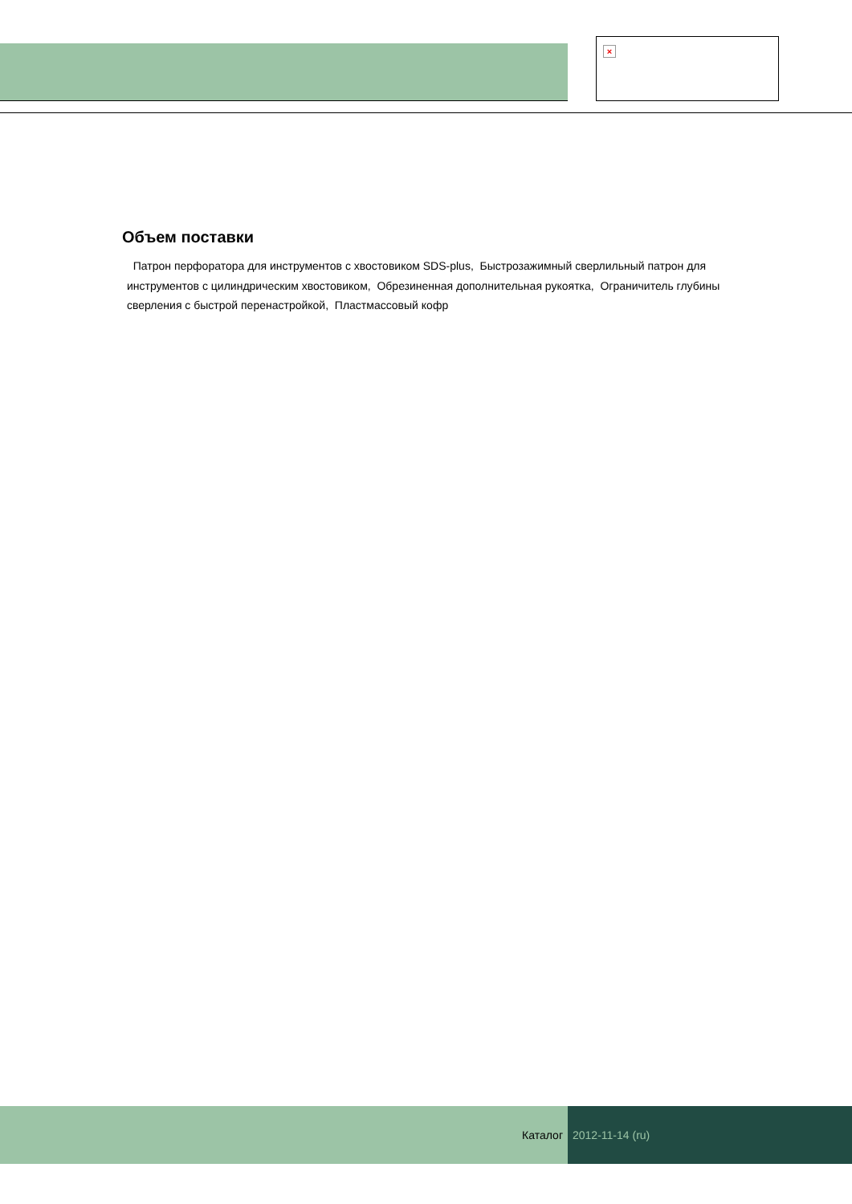×
Объем поставки
Патрон перфоратора для инструментов с хвостовиком SDS-plus, Быстрозажимный сверлильный патрон для инструментов с цилиндрическим хвостовиком, Обрезиненная дополнительная рукоятка, Ограничитель глубины сверления с быстрой перенастройкой, Пластмассовый кофр
Каталог 2012-11-14 (ru)